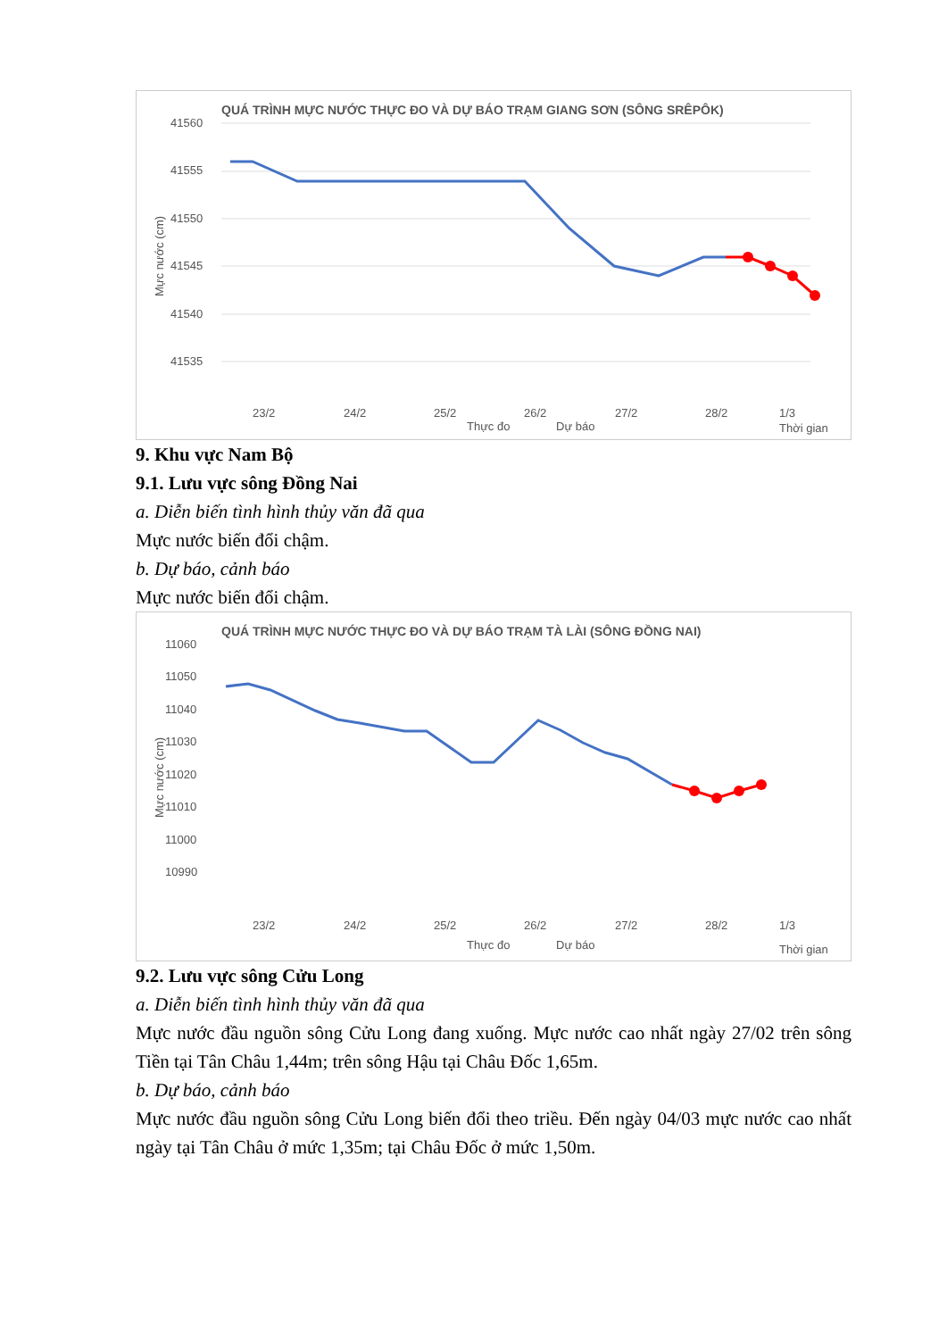QUÁ TRÌNH MỰC NƯỚC THỰC ĐO VÀ DỰ BÁO TRẠM GIANG SƠN (SÔNG SRÊPÔK)
41560
41555
41550
41545
41540
41535
Mực nước (cm)
23/2
24/2
25/2
26/2
27/2
28/2
1/3
Thời gian
Thực đo
Dự báo
9. Khu vực Nam Bộ
9.1. Lưu vực sông Đồng Nai
a. Diễn biến tình hình thủy văn đã qua
Mực nước biến đổi chậm.
b. Dự báo, cảnh báo
Mực nước biến đổi chậm.
QUÁ TRÌNH MỰC NƯỚC THỰC ĐO VÀ DỰ BÁO TRẠM TÀ LÀI (SÔNG ĐỒNG NAI)
11060
11050
11040
11030
11020
11010
11000
10990
Mực nước (cm)
23/2
24/2
25/2
26/2
27/2
28/2
1/3
Thời gian
Thực đo
Dự báo
9.2. Lưu vực sông Cửu Long
a. Diễn biến tình hình thủy văn đã qua
Mực nước đầu nguồn sông Cửu Long đang xuống. Mực nước cao nhất ngày 27/02 trên sông Tiền tại Tân Châu 1,44m; trên sông Hậu tại Châu Đốc 1,65m.
b. Dự báo, cảnh báo
Mực nước đầu nguồn sông Cửu Long biến đổi theo triều. Đến ngày 04/03 mực nước cao nhất ngày tại Tân Châu ở mức 1,35m; tại Châu Đốc ở mức 1,50m.